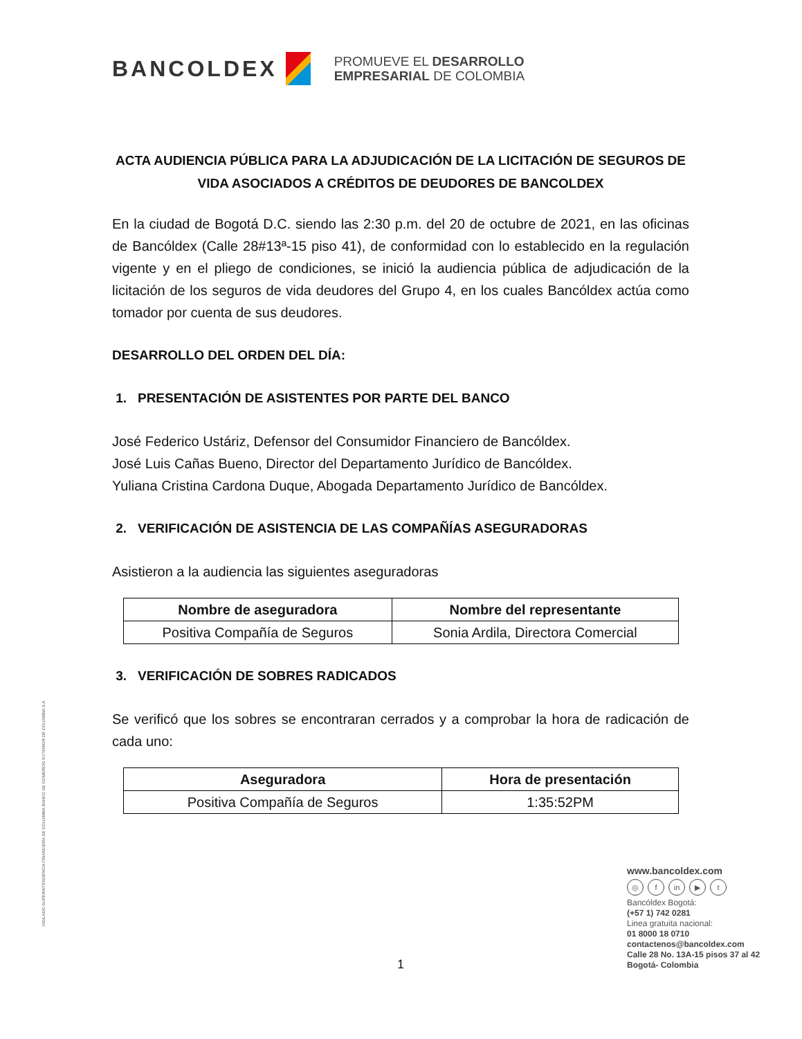BANCOLDEX
PROMUEVE EL DESARROLLO
EMPRESARIAL DE COLOMBIA
ACTA AUDIENCIA PÚBLICA PARA LA ADJUDICACIÓN DE LA LICITACIÓN DE SEGUROS DE VIDA ASOCIADOS A CRÉDITOS DE DEUDORES DE BANCOLDEX
En la ciudad de Bogotá D.C. siendo las 2:30 p.m. del 20 de octubre de 2021, en las oficinas de Bancóldex (Calle 28#13ª-15 piso 41), de conformidad con lo establecido en la regulación vigente y en el pliego de condiciones, se inició la audiencia pública de adjudicación de la licitación de los seguros de vida deudores del Grupo 4, en los cuales Bancóldex actúa como tomador por cuenta de sus deudores.
DESARROLLO DEL ORDEN DEL DÍA:
1. PRESENTACIÓN DE ASISTENTES POR PARTE DEL BANCO
José Federico Ustáriz, Defensor del Consumidor Financiero de Bancóldex.
José Luis Cañas Bueno, Director del Departamento Jurídico de Bancóldex.
Yuliana Cristina Cardona Duque, Abogada Departamento Jurídico de Bancóldex.
2. VERIFICACIÓN DE ASISTENCIA DE LAS COMPAÑÍAS ASEGURADORAS
Asistieron a la audiencia las siguientes aseguradoras
| Nombre de aseguradora | Nombre del representante |
| --- | --- |
| Positiva Compañía de Seguros | Sonia Ardila, Directora Comercial |
3. VERIFICACIÓN DE SOBRES RADICADOS
Se verificó que los sobres se encontraran cerrados y a comprobar la hora de radicación de cada uno:
| Aseguradora | Hora de presentación |
| --- | --- |
| Positiva Compañía de Seguros | 1:35:52PM |
VIGILADO SUPERINTENDENCIA FINANCIERA DE COLOMBIA BANCO DE COMERCIO EXTERIOR DE COLOMBIA S.A.
www.bancoldex.com
◎ f in ▶ t
Bancóldex Bogotá:
(+57 1) 742 0281
Linea gratuita nacional:
01 8000 18 0710
contactenos@bancoldex.com
Calle 28 No. 13A-15 pisos 37 al 42
Bogotá- Colombia
1